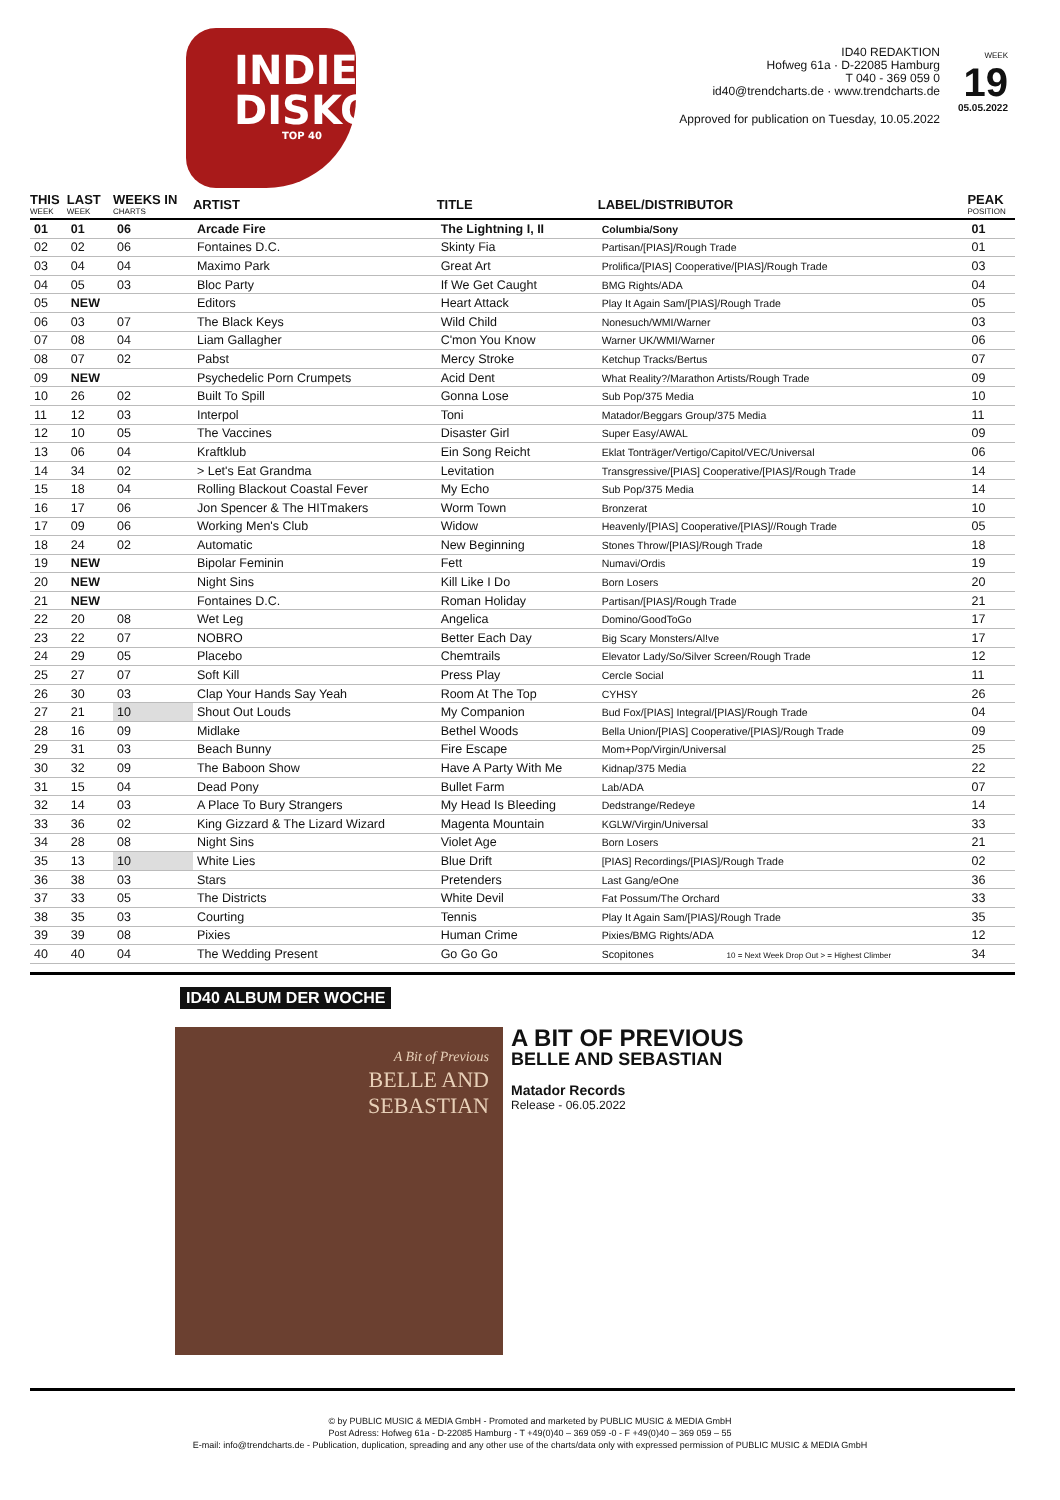INDIE
DISKO
TOP 40
ID40 REDAKTION
Hofweg 61a · D-22085 Hamburg
T 040 - 369 059 0
id40@trendcharts.de · www.trendcharts.de
WEEK
19
05.05.2022
Approved for publication on Tuesday, 10.05.2022
| THIS WEEK | LAST WEEK | WEEKS IN CHARTS | ARTIST | TITLE | LABEL/DISTRIBUTOR | PEAK POSITION |
| --- | --- | --- | --- | --- | --- | --- |
| 01 | 01 | 06 | Arcade Fire | The Lightning I, II | Columbia/Sony | 01 |
| 02 | 02 | 06 | Fontaines D.C. | Skinty Fia | Partisan/[PIAS]/Rough Trade | 01 |
| 03 | 04 | 04 | Maximo Park | Great Art | Prolifica/[PIAS] Cooperative/[PIAS]/Rough Trade | 03 |
| 04 | 05 | 03 | Bloc Party | If We Get Caught | BMG Rights/ADA | 04 |
| 05 | NEW | | Editors | Heart Attack | Play It Again Sam/[PIAS]/Rough Trade | 05 |
| 06 | 03 | 07 | The Black Keys | Wild Child | Nonesuch/WMI/Warner | 03 |
| 07 | 08 | 04 | Liam Gallagher | C'mon You Know | Warner UK/WMI/Warner | 06 |
| 08 | 07 | 02 | Pabst | Mercy Stroke | Ketchup Tracks/Bertus | 07 |
| 09 | NEW | | Psychedelic Porn Crumpets | Acid Dent | What Reality?/Marathon Artists/Rough Trade | 09 |
| 10 | 26 | 02 | Built To Spill | Gonna Lose | Sub Pop/375 Media | 10 |
| 11 | 12 | 03 | Interpol | Toni | Matador/Beggars Group/375 Media | 11 |
| 12 | 10 | 05 | The Vaccines | Disaster Girl | Super Easy/AWAL | 09 |
| 13 | 06 | 04 | Kraftklub | Ein Song Reicht | Eklat Tonträger/Vertigo/Capitol/VEC/Universal | 06 |
| 14 | 34 | 02 | > Let's Eat Grandma | Levitation | Transgressive/[PIAS] Cooperative/[PIAS]/Rough Trade | 14 |
| 15 | 18 | 04 | Rolling Blackout Coastal Fever | My Echo | Sub Pop/375 Media | 14 |
| 16 | 17 | 06 | Jon Spencer & The HITmakers | Worm Town | Bronzerat | 10 |
| 17 | 09 | 06 | Working Men's Club | Widow | Heavenly/[PIAS] Cooperative/[PIAS]//Rough Trade | 05 |
| 18 | 24 | 02 | Automatic | New Beginning | Stones Throw/[PIAS]/Rough Trade | 18 |
| 19 | NEW | | Bipolar Feminin | Fett | Numavi/Ordis | 19 |
| 20 | NEW | | Night Sins | Kill Like I Do | Born Losers | 20 |
| 21 | NEW | | Fontaines D.C. | Roman Holiday | Partisan/[PIAS]/Rough Trade | 21 |
| 22 | 20 | 08 | Wet Leg | Angelica | Domino/GoodToGo | 17 |
| 23 | 22 | 07 | NOBRO | Better Each Day | Big Scary Monsters/Al!ve | 17 |
| 24 | 29 | 05 | Placebo | Chemtrails | Elevator Lady/So/Silver Screen/Rough Trade | 12 |
| 25 | 27 | 07 | Soft Kill | Press Play | Cercle Social | 11 |
| 26 | 30 | 03 | Clap Your Hands Say Yeah | Room At The Top | CYHSY | 26 |
| 27 | 21 | 10 | Shout Out Louds | My Companion | Bud Fox/[PIAS] Integral/[PIAS]/Rough Trade | 04 |
| 28 | 16 | 09 | Midlake | Bethel Woods | Bella Union/[PIAS] Cooperative/[PIAS]/Rough Trade | 09 |
| 29 | 31 | 03 | Beach Bunny | Fire Escape | Mom+Pop/Virgin/Universal | 25 |
| 30 | 32 | 09 | The Baboon Show | Have A Party With Me | Kidnap/375 Media | 22 |
| 31 | 15 | 04 | Dead Pony | Bullet Farm | Lab/ADA | 07 |
| 32 | 14 | 03 | A Place To Bury Strangers | My Head Is Bleeding | Dedstrange/Redeye | 14 |
| 33 | 36 | 02 | King Gizzard & The Lizard Wizard | Magenta Mountain | KGLW/Virgin/Universal | 33 |
| 34 | 28 | 08 | Night Sins | Violet Age | Born Losers | 21 |
| 35 | 13 | 10 | White Lies | Blue Drift | [PIAS] Recordings/[PIAS]/Rough Trade | 02 |
| 36 | 38 | 03 | Stars | Pretenders | Last Gang/eOne | 36 |
| 37 | 33 | 05 | The Districts | White Devil | Fat Possum/The Orchard | 33 |
| 38 | 35 | 03 | Courting | Tennis | Play It Again Sam/[PIAS]/Rough Trade | 35 |
| 39 | 39 | 08 | Pixies | Human Crime | Pixies/BMG Rights/ADA | 12 |
| 40 | 40 | 04 | The Wedding Present | Go Go Go | Scopitones 10 = Next Week Drop Out > = Highest Climber | 34 |
ID40 ALBUM DER WOCHE
A Bit of Previous
BELLE AND
SEBASTIAN
A BIT OF PREVIOUS
BELLE AND SEBASTIAN
Matador Records
Release - 06.05.2022
© by PUBLIC MUSIC & MEDIA GmbH - Promoted and marketed by PUBLIC MUSIC & MEDIA GmbH
Post Adress: Hofweg 61a - D-22085 Hamburg - T +49(0)40 – 369 059 -0 - F +49(0)40 – 369 059 – 55
E-mail: info@trendcharts.de - Publication, duplication, spreading and any other use of the charts/data only with expressed permission of PUBLIC MUSIC & MEDIA GmbH